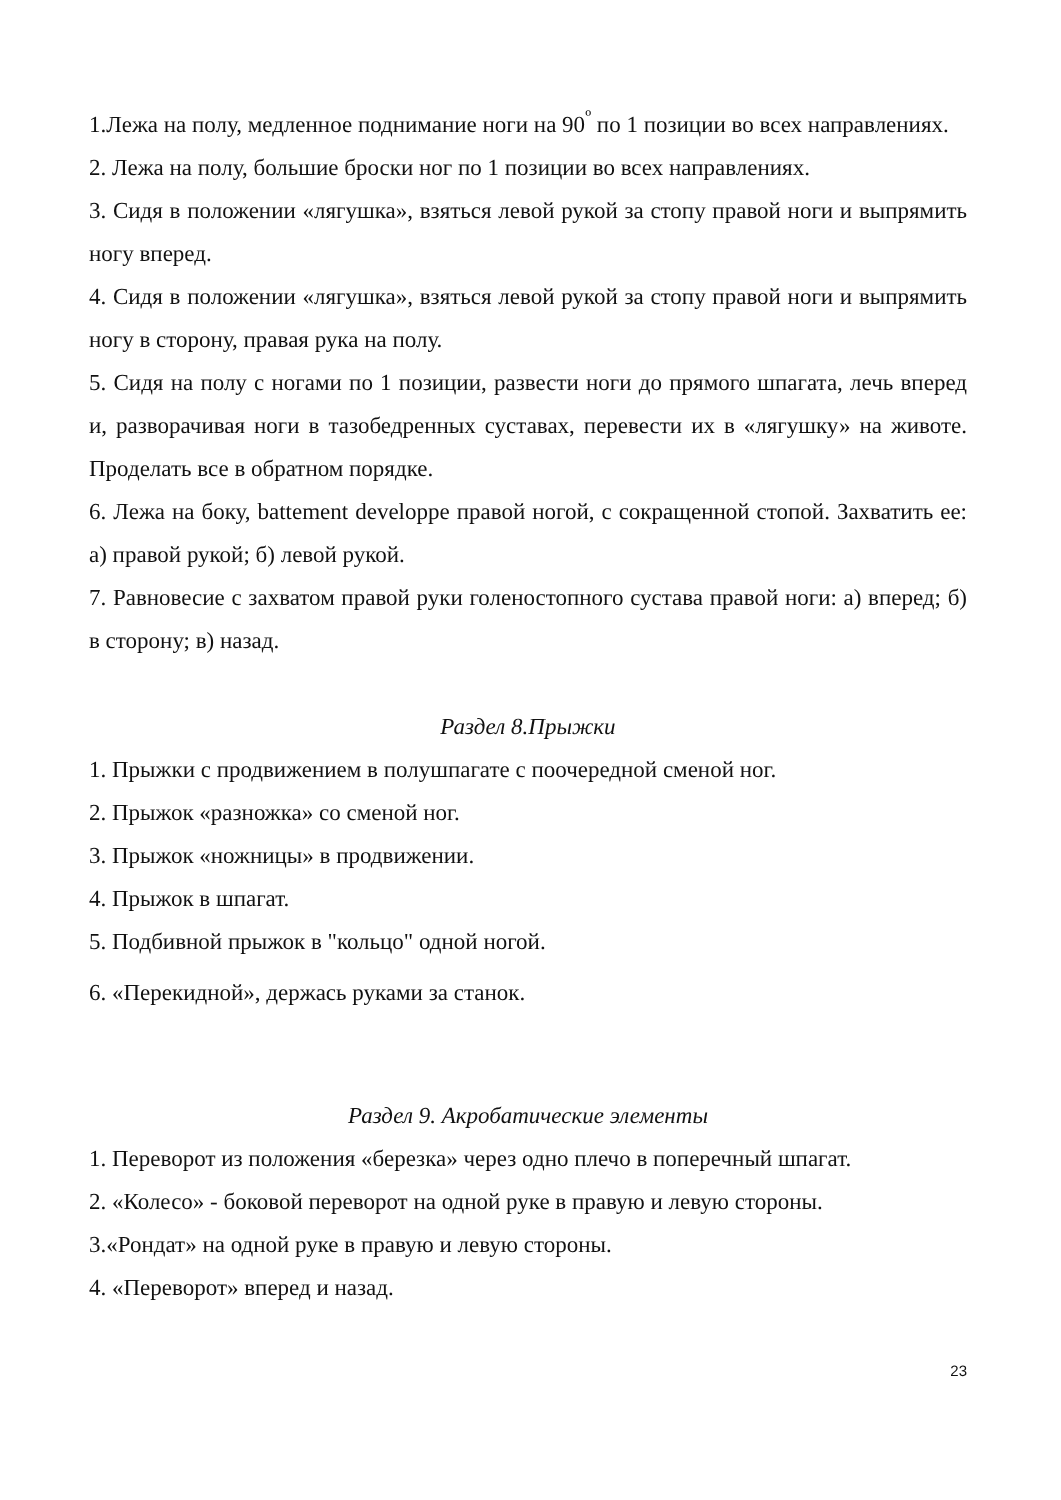1.Лежа на полу, медленное поднимание ноги на 90<sup>º</sup> по 1 позиции во всех направлениях.
2. Лежа на полу, большие броски ног по 1 позиции во всех направлениях.
3. Сидя в положении «лягушка», взяться левой рукой за стопу правой ноги и выпрямить ногу вперед.
4. Сидя в положении «лягушка», взяться левой рукой за стопу правой ноги и выпрямить ногу в сторону, правая рука на полу.
5. Сидя на полу с ногами по 1 позиции, развести ноги до прямого шпагата, лечь вперед и, разворачивая ноги в тазобедренных суставах, перевести их в «лягушку» на животе. Проделать все в обратном порядке.
6. Лежа на боку, battement developpe правой ногой, с сокращенной стопой. Захватить ее: а) правой рукой; б) левой рукой.
7. Равновесие с захватом правой руки голеностопного сустава правой ноги: а) вперед; б) в сторону; в) назад.
Раздел 8.Прыжки
1. Прыжки с продвижением в полушпагате с поочередной сменой ног.
2. Прыжок «разножка» со сменой ног.
3. Прыжок «ножницы» в продвижении.
4. Прыжок в шпагат.
5. Подбивной прыжок в "кольцо" одной ногой.
6. «Перекидной», держась руками за станок.
Раздел 9. Акробатические элементы
1. Переворот из положения «березка» через одно плечо в поперечный шпагат.
2. «Колесо» - боковой переворот на одной руке в правую и левую стороны.
3.«Рондат» на одной руке в правую и левую стороны.
4. «Переворот» вперед и назад.
23